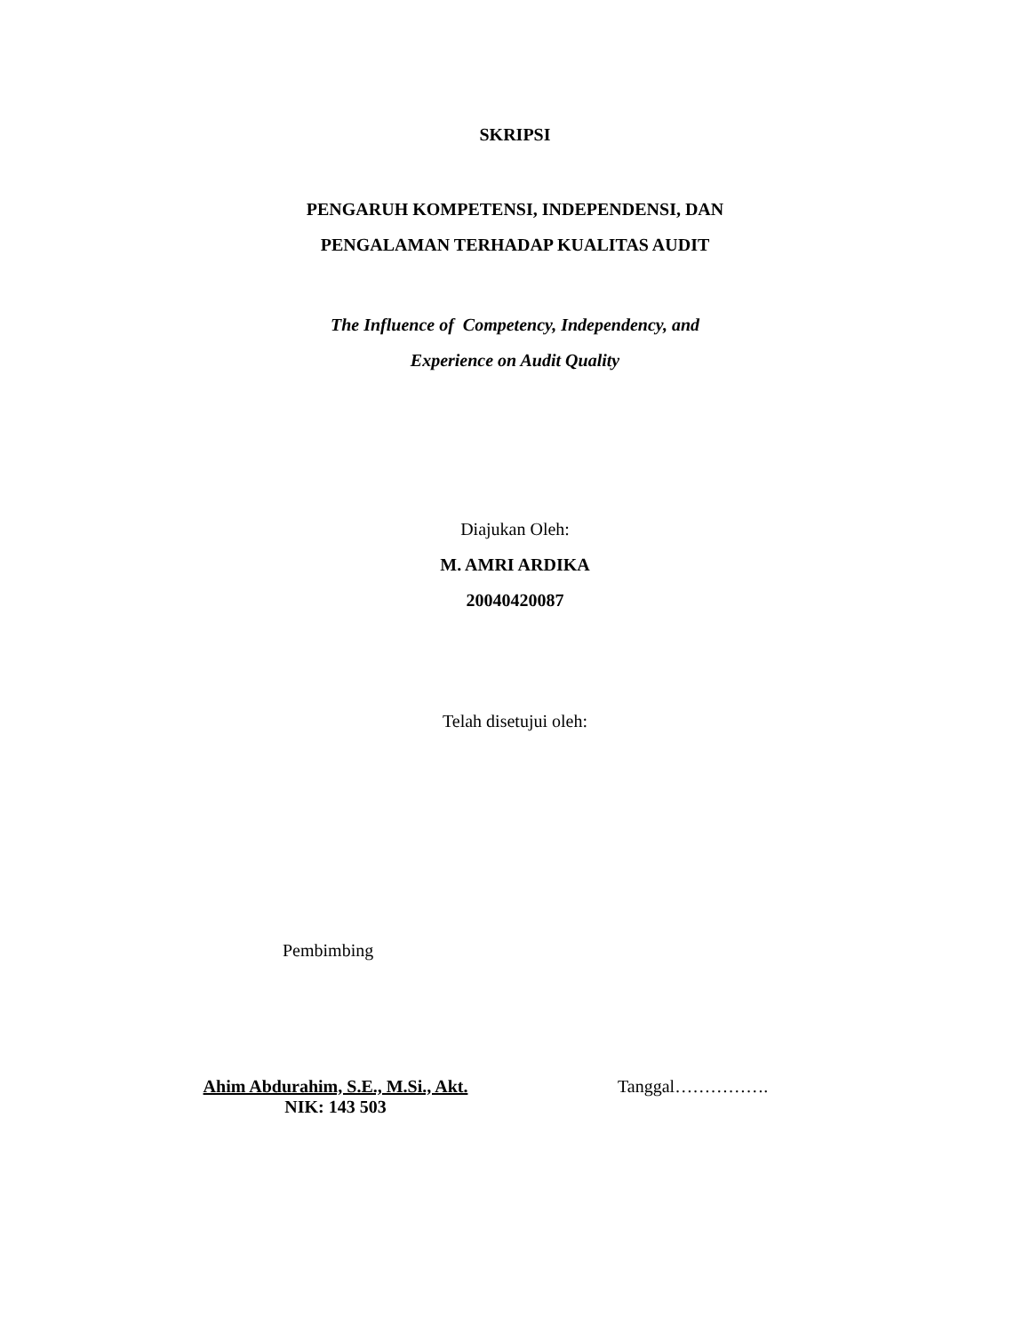SKRIPSI
PENGARUH KOMPETENSI, INDEPENDENSI, DAN
PENGALAMAN TERHADAP KUALITAS AUDIT
The Influence of Competency, Independency, and
Experience on Audit Quality
Diajukan Oleh:
M. AMRI ARDIKA
20040420087
Telah disetujui oleh:
Pembimbing
Ahim Abdurahim, S.E., M.Si., Akt.
NIK: 143 503
Tanggal…………….